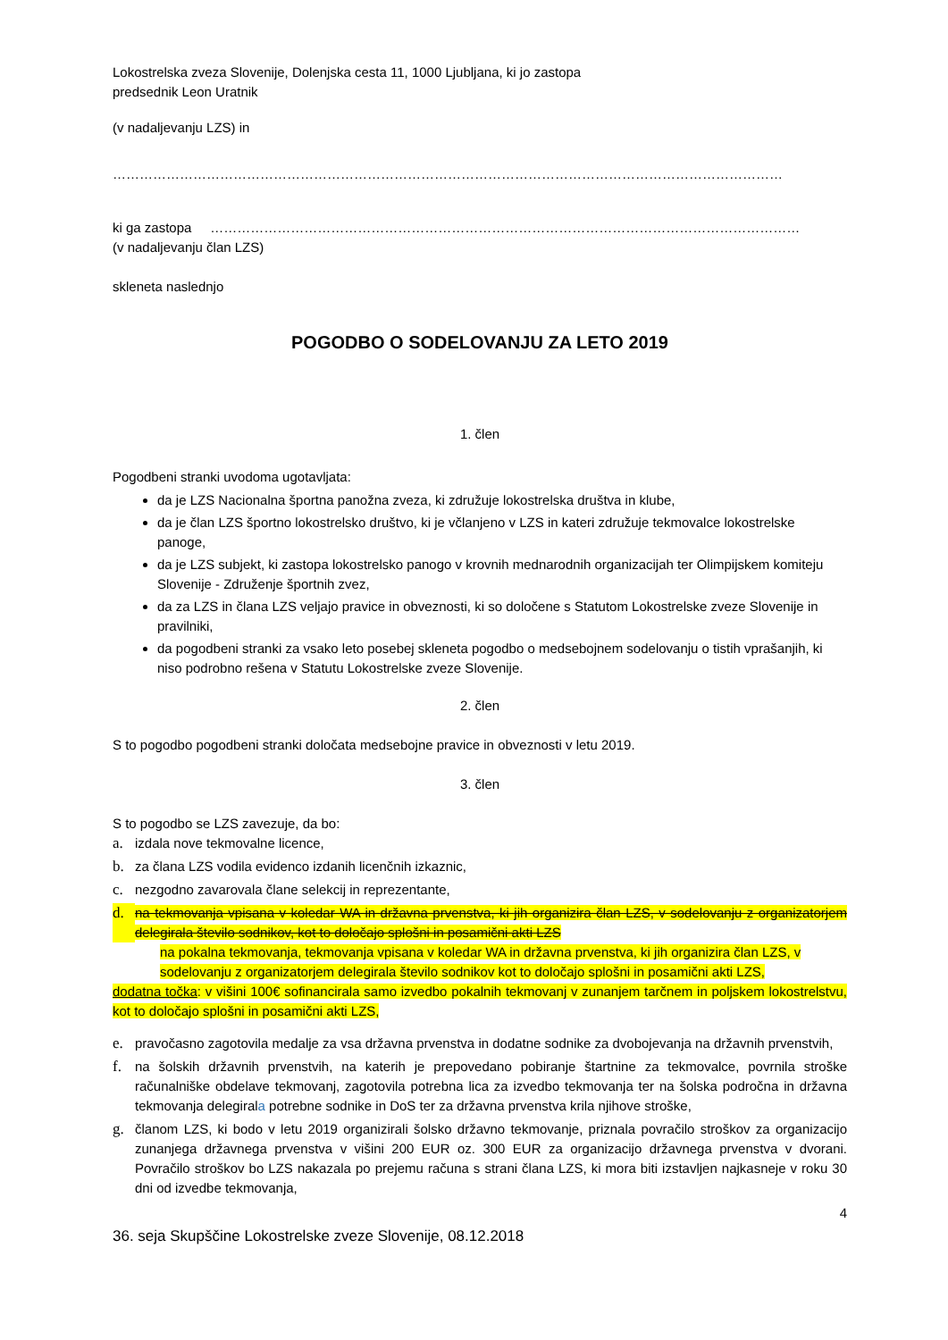Lokostrelska zveza Slovenije, Dolenjska cesta 11, 1000 Ljubljana, ki jo zastopa
predsednik Leon Uratnik
(v nadaljevanju LZS) in
……………………………………………………………………………………………………………………………………
ki ga zastopa ……………………………………………………………………………………………………………………
(v nadaljevanju član LZS)
skleneta naslednjo
POGODBO O SODELOVANJU ZA LETO 2019
1. člen
Pogodbeni stranki uvodoma ugotavljata:
da je LZS Nacionalna športna panožna zveza, ki združuje lokostrelska društva in klube,
da je član LZS športno lokostrelsko društvo, ki je včlanjeno v LZS in kateri združuje tekmovalce lokostrelske panoge,
da je LZS subjekt, ki zastopa lokostrelsko panogo v krovnih mednarodnih organizacijah ter Olimpijskem komiteju Slovenije - Združenje športnih zvez,
da za LZS in člana LZS veljajo pravice in obveznosti, ki so določene s Statutom Lokostrelske zveze Slovenije in pravilniki,
da pogodbeni stranki za vsako leto posebej skleneta pogodbo o medsebojnem sodelovanju o tistih vprašanjih, ki niso podrobno rešena v Statutu Lokostrelske zveze Slovenije.
2. člen
S to pogodbo pogodbeni stranki določata medsebojne pravice in obveznosti v letu 2019.
3. člen
S to pogodbo se LZS zavezuje, da bo:
a. izdala nove tekmovalne licence,
b. za člana LZS vodila evidenco izdanih licenčnih izkaznic,
c. nezgodno zavarovala člane selekcij in reprezentante,
d. na tekmovanja vpisana v koledar WA in državna prvenstva, ki jih organizira član LZS, v sodelovanju z organizatorjem delegirala število sodnikov, kot to določajo splošni in posamični akti LZS
na pokalna tekmovanja, tekmovanja vpisana v koledar WA in državna prvenstva, ki jih organizira član LZS, v sodelovanju z organizatorjem delegirala število sodnikov kot to določajo splošni in posamični akti LZS,
dodatna točka: v višini 100€ sofinancirala samo izvedbo pokalnih tekmovanj v zunanjem tarčnem in poljskem lokostrelstvu, kot to določajo splošni in posamični akti LZS,
e. pravočasno zagotovila medalje za vsa državna prvenstva in dodatne sodnike za dvobojevanja na državnih prvenstvih,
f. na šolskih državnih prvenstvih, na katerih je prepovedano pobiranje štartnine za tekmovalce, povrnila stroške računalniške obdelave tekmovanj, zagotovila potrebna lica za izvedbo tekmovanja ter na šolska področna in državna tekmovanja delegirala potrebne sodnike in DoS ter za državna prvenstva krila njihove stroške,
g. članom LZS, ki bodo v letu 2019 organizirali šolsko državno tekmovanje, priznala povračilo stroškov za organizacijo zunanjega državnega prvenstva v višini 200 EUR oz. 300 EUR za organizacijo državnega prvenstva v dvorani. Povračilo stroškov bo LZS nakazala po prejemu računa s strani člana LZS, ki mora biti izstavljen najkasneje v roku 30 dni od izvedbe tekmovanja,
4
36. seja Skupščine Lokostrelske zveze Slovenije, 08.12.2018